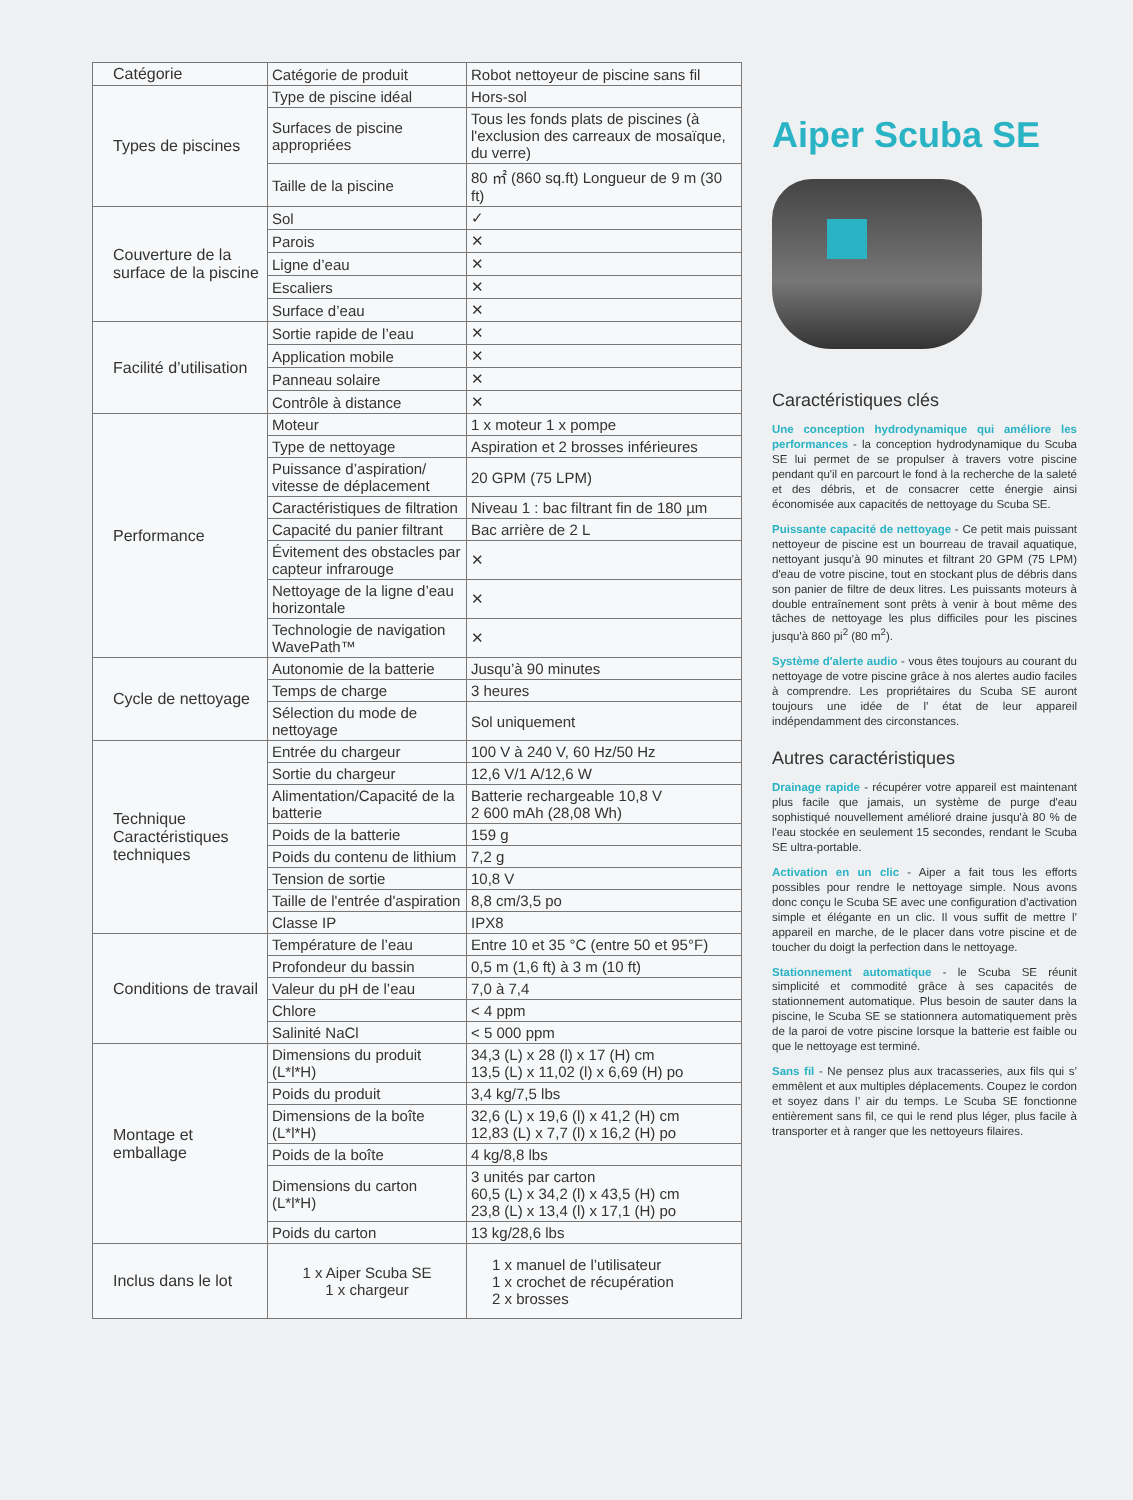| Catégorie | Catégorie de produit | Robot nettoyeur de piscine sans fil |
| Types de piscines | Type de piscine idéal | Hors-sol |
| | Surfaces de piscine appropriées | Tous les fonds plats de piscines (à l'exclusion des carreaux de mosaïque, du verre) |
| | Taille de la piscine | 80 ㎡ (860 sq.ft) Longueur de 9 m (30 ft) |
| Couverture de la surface de la piscine | Sol | ✓ |
| | Parois | ✕ |
| | Ligne d’eau | ✕ |
| | Escaliers | ✕ |
| | Surface d’eau | ✕ |
| Facilité d’utilisation | Sortie rapide de l’eau | ✕ |
| | Application mobile | ✕ |
| | Panneau solaire | ✕ |
| | Contrôle à distance | ✕ |
| Performance | Moteur | 1 x moteur 1 x pompe |
| | Type de nettoyage | Aspiration et 2 brosses inférieures |
| | Puissance d’aspiration/ vitesse de déplacement | 20 GPM (75 LPM) |
| | Caractéristiques de filtration | Niveau 1 : bac filtrant fin de 180 µm |
| | Capacité du panier filtrant | Bac arrière de 2 L |
| | Évitement des obstacles par capteur infrarouge | ✕ |
| | Nettoyage de la ligne d’eau horizontale | ✕ |
| | Technologie de navigation WavePath™ | ✕ |
| Cycle de nettoyage | Autonomie de la batterie | Jusqu’à 90 minutes |
| | Temps de charge | 3 heures |
| | Sélection du mode de nettoyage | Sol uniquement |
| Technique Caractéristiques techniques | Entrée du chargeur | 100 V à 240 V, 60 Hz/50 Hz |
| | Sortie du chargeur | 12,6 V/1 A/12,6 W |
| | Alimentation/Capacité de la batterie | Batterie rechargeable 10,8 V 2 600 mAh (28,08 Wh) |
| | Poids de la batterie | 159 g |
| | Poids du contenu de lithium | 7,2 g |
| | Tension de sortie | 10,8 V |
| | Taille de l'entrée d'aspiration | 8,8 cm/3,5 po |
| | Classe IP | IPX8 |
| Conditions de travail | Température de l’eau | Entre 10 et 35 °C (entre 50 et 95°F) |
| | Profondeur du bassin | 0,5 m (1,6 ft) à 3 m (10 ft) |
| | Valeur du pH de l’eau | 7,0 à 7,4 |
| | Chlore | < 4 ppm |
| | Salinité NaCl | < 5 000 ppm |
| Montage et emballage | Dimensions du produit (L*l*H) | 34,3 (L) x 28 (l) x 17 (H) cm 13,5 (L) x 11,02 (l) x 6,69 (H) po |
| | Poids du produit | 3,4 kg/7,5 lbs |
| | Dimensions de la boîte (L*l*H) | 32,6 (L) x 19,6 (l) x 41,2 (H) cm 12,83 (L) x 7,7 (l) x 16,2 (H) po |
| | Poids de la boîte | 4 kg/8,8 lbs |
| | Dimensions du carton (L*l*H) | 3 unités par carton 60,5 (L) x 34,2 (l) x 43,5 (H) cm 23,8 (L) x 13,4 (l) x 17,1 (H) po |
| | Poids du carton | 13 kg/28,6 lbs |
| Inclus dans le lot | 1 x Aiper Scuba SE 1 x chargeur | 1 x manuel de l’utilisateur 1 x crochet de récupération 2 x brosses |
Aiper Scuba SE
Caractéristiques clés
Une conception hydrodynamique qui améliore les performances - la conception hydrodynamique du Scuba SE lui permet de se propulser à travers votre piscine pendant qu'il en parcourt le fond à la recherche de la saleté et des débris, et de consacrer cette énergie ainsi économisée aux capacités de nettoyage du Scuba SE.
Puissante capacité de nettoyage - Ce petit mais puissant nettoyeur de piscine est un bourreau de travail aquatique, nettoyant jusqu'à 90 minutes et filtrant 20 GPM (75 LPM) d'eau de votre piscine, tout en stockant plus de débris dans son panier de filtre de deux litres. Les puissants moteurs à double entraînement sont prêts à venir à bout même des tâches de nettoyage les plus difficiles pour les piscines jusqu'à 860 pi<sup>2</sup> (80 m<sup>2</sup>).
Système d'alerte audio - vous êtes toujours au courant du nettoyage de votre piscine grâce à nos alertes audio faciles à comprendre. Les propriétaires du Scuba SE auront toujours une idée de l’ état de leur appareil indépendamment des circonstances.
Autres caractéristiques
Drainage rapide - récupérer votre appareil est maintenant plus facile que jamais, un système de purge d'eau sophistiqué nouvellement amélioré draine jusqu'à 80 % de l'eau stockée en seulement 15 secondes, rendant le Scuba SE ultra-portable.
Activation en un clic - Aiper a fait tous les efforts possibles pour rendre le nettoyage simple. Nous avons donc conçu le Scuba SE avec une configuration d'activation simple et élégante en un clic. Il vous suffit de mettre l’ appareil en marche, de le placer dans votre piscine et de toucher du doigt la perfection dans le nettoyage.
Stationnement automatique - le Scuba SE réunit simplicité et commodité grâce à ses capacités de stationnement automatique. Plus besoin de sauter dans la piscine, le Scuba SE se stationnera automatiquement près de la paroi de votre piscine lorsque la batterie est faible ou que le nettoyage est terminé.
Sans fil - Ne pensez plus aux tracasseries, aux fils qui s’ emmêlent et aux multiples déplacements. Coupez le cordon et soyez dans l’ air du temps. Le Scuba SE fonctionne entièrement sans fil, ce qui le rend plus léger, plus facile à transporter et à ranger que les nettoyeurs filaires.